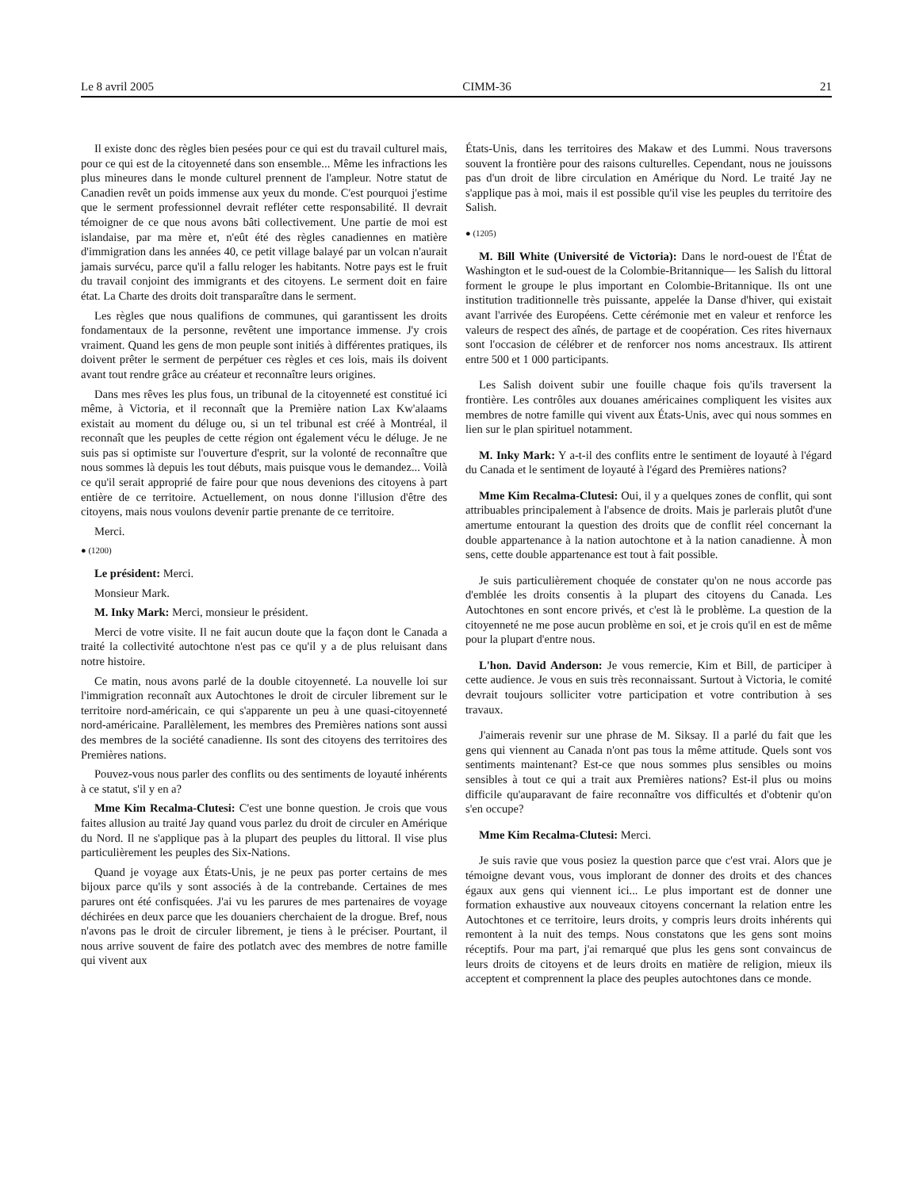Le 8 avril 2005 CIMM-36 21
Il existe donc des règles bien pesées pour ce qui est du travail culturel mais, pour ce qui est de la citoyenneté dans son ensemble... Même les infractions les plus mineures dans le monde culturel prennent de l'ampleur. Notre statut de Canadien revêt un poids immense aux yeux du monde. C'est pourquoi j'estime que le serment professionnel devrait refléter cette responsabilité. Il devrait témoigner de ce que nous avons bâti collectivement. Une partie de moi est islandaise, par ma mère et, n'eût été des règles canadiennes en matière d'immigration dans les années 40, ce petit village balayé par un volcan n'aurait jamais survécu, parce qu'il a fallu reloger les habitants. Notre pays est le fruit du travail conjoint des immigrants et des citoyens. Le serment doit en faire état. La Charte des droits doit transparaître dans le serment.
Les règles que nous qualifions de communes, qui garantissent les droits fondamentaux de la personne, revêtent une importance immense. J'y crois vraiment. Quand les gens de mon peuple sont initiés à différentes pratiques, ils doivent prêter le serment de perpétuer ces règles et ces lois, mais ils doivent avant tout rendre grâce au créateur et reconnaître leurs origines.
Dans mes rêves les plus fous, un tribunal de la citoyenneté est constitué ici même, à Victoria, et il reconnaît que la Première nation Lax Kw'alaams existait au moment du déluge ou, si un tel tribunal est créé à Montréal, il reconnaît que les peuples de cette région ont également vécu le déluge. Je ne suis pas si optimiste sur l'ouverture d'esprit, sur la volonté de reconnaître que nous sommes là depuis les tout débuts, mais puisque vous le demandez... Voilà ce qu'il serait approprié de faire pour que nous devenions des citoyens à part entière de ce territoire. Actuellement, on nous donne l'illusion d'être des citoyens, mais nous voulons devenir partie prenante de ce territoire.
Merci.
● (1200)
Le président: Merci.
Monsieur Mark.
M. Inky Mark: Merci, monsieur le président.
Merci de votre visite. Il ne fait aucun doute que la façon dont le Canada a traité la collectivité autochtone n'est pas ce qu'il y a de plus reluisant dans notre histoire.
Ce matin, nous avons parlé de la double citoyenneté. La nouvelle loi sur l'immigration reconnaît aux Autochtones le droit de circuler librement sur le territoire nord-américain, ce qui s'apparente un peu à une quasi-citoyenneté nord-américaine. Parallèlement, les membres des Premières nations sont aussi des membres de la société canadienne. Ils sont des citoyens des territoires des Premières nations.
Pouvez-vous nous parler des conflits ou des sentiments de loyauté inhérents à ce statut, s'il y en a?
Mme Kim Recalma-Clutesi: C'est une bonne question. Je crois que vous faites allusion au traité Jay quand vous parlez du droit de circuler en Amérique du Nord. Il ne s'applique pas à la plupart des peuples du littoral. Il vise plus particulièrement les peuples des Six-Nations.
Quand je voyage aux États-Unis, je ne peux pas porter certains de mes bijoux parce qu'ils y sont associés à de la contrebande. Certaines de mes parures ont été confisquées. J'ai vu les parures de mes partenaires de voyage déchirées en deux parce que les douaniers cherchaient de la drogue. Bref, nous n'avons pas le droit de circuler librement, je tiens à le préciser. Pourtant, il nous arrive souvent de faire des potlatch avec des membres de notre famille qui vivent aux
États-Unis, dans les territoires des Makaw et des Lummi. Nous traversons souvent la frontière pour des raisons culturelles. Cependant, nous ne jouissons pas d'un droit de libre circulation en Amérique du Nord. Le traité Jay ne s'applique pas à moi, mais il est possible qu'il vise les peuples du territoire des Salish.
● (1205)
M. Bill White (Université de Victoria): Dans le nord-ouest de l'État de Washington et le sud-ouest de la Colombie-Britannique— les Salish du littoral forment le groupe le plus important en Colombie-Britannique. Ils ont une institution traditionnelle très puissante, appelée la Danse d'hiver, qui existait avant l'arrivée des Européens. Cette cérémonie met en valeur et renforce les valeurs de respect des aînés, de partage et de coopération. Ces rites hivernaux sont l'occasion de célébrer et de renforcer nos noms ancestraux. Ils attirent entre 500 et 1 000 participants.
Les Salish doivent subir une fouille chaque fois qu'ils traversent la frontière. Les contrôles aux douanes américaines compliquent les visites aux membres de notre famille qui vivent aux États-Unis, avec qui nous sommes en lien sur le plan spirituel notamment.
M. Inky Mark: Y a-t-il des conflits entre le sentiment de loyauté à l'égard du Canada et le sentiment de loyauté à l'égard des Premières nations?
Mme Kim Recalma-Clutesi: Oui, il y a quelques zones de conflit, qui sont attribuables principalement à l'absence de droits. Mais je parlerais plutôt d'une amertume entourant la question des droits que de conflit réel concernant la double appartenance à la nation autochtone et à la nation canadienne. À mon sens, cette double appartenance est tout à fait possible.
Je suis particulièrement choquée de constater qu'on ne nous accorde pas d'emblée les droits consentis à la plupart des citoyens du Canada. Les Autochtones en sont encore privés, et c'est là le problème. La question de la citoyenneté ne me pose aucun problème en soi, et je crois qu'il en est de même pour la plupart d'entre nous.
L'hon. David Anderson: Je vous remercie, Kim et Bill, de participer à cette audience. Je vous en suis très reconnaissant. Surtout à Victoria, le comité devrait toujours solliciter votre participation et votre contribution à ses travaux.
J'aimerais revenir sur une phrase de M. Siksay. Il a parlé du fait que les gens qui viennent au Canada n'ont pas tous la même attitude. Quels sont vos sentiments maintenant? Est-ce que nous sommes plus sensibles ou moins sensibles à tout ce qui a trait aux Premières nations? Est-il plus ou moins difficile qu'auparavant de faire reconnaître vos difficultés et d'obtenir qu'on s'en occupe?
Mme Kim Recalma-Clutesi: Merci.
Je suis ravie que vous posiez la question parce que c'est vrai. Alors que je témoigne devant vous, vous implorant de donner des droits et des chances égaux aux gens qui viennent ici... Le plus important est de donner une formation exhaustive aux nouveaux citoyens concernant la relation entre les Autochtones et ce territoire, leurs droits, y compris leurs droits inhérents qui remontent à la nuit des temps. Nous constatons que les gens sont moins réceptifs. Pour ma part, j'ai remarqué que plus les gens sont convaincus de leurs droits de citoyens et de leurs droits en matière de religion, mieux ils acceptent et comprennent la place des peuples autochtones dans ce monde.